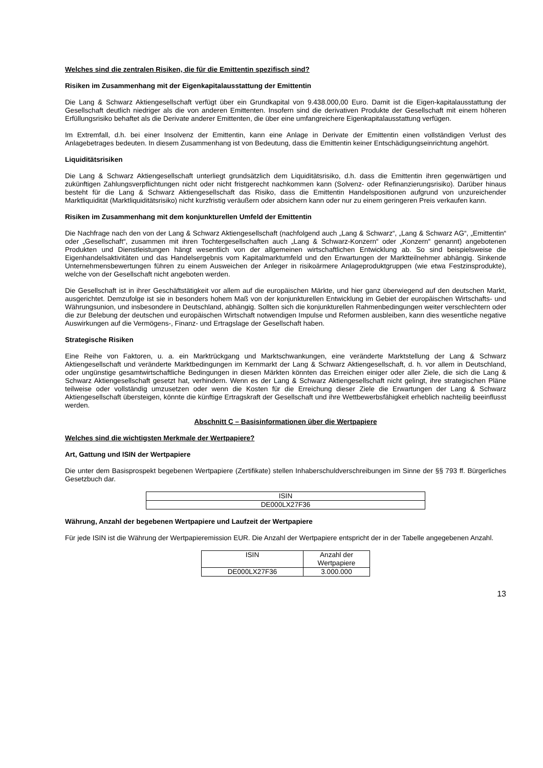Welches sind die zentralen Risiken, die für die Emittentin spezifisch sind?
Risiken im Zusammenhang mit der Eigenkapitalausstattung der Emittentin
Die Lang & Schwarz Aktiengesellschaft verfügt über ein Grundkapital von 9.438.000,00 Euro. Damit ist die Eigen-kapitalausstattung der Gesellschaft deutlich niedriger als die von anderen Emittenten. Insofern sind die derivativen Produkte der Gesellschaft mit einem höheren Erfüllungsrisiko behaftet als die Derivate anderer Emittenten, die über eine umfangreichere Eigenkapitalausstattung verfügen.
Im Extremfall, d.h. bei einer Insolvenz der Emittentin, kann eine Anlage in Derivate der Emittentin einen vollständigen Verlust des Anlagebetrages bedeuten. In diesem Zusammenhang ist von Bedeutung, dass die Emittentin keiner Entschädigungseinrichtung angehört.
Liquiditätsrisiken
Die Lang & Schwarz Aktiengesellschaft unterliegt grundsätzlich dem Liquiditätsrisiko, d.h. dass die Emittentin ihren gegenwärtigen und zukünftigen Zahlungsverpflichtungen nicht oder nicht fristgerecht nachkommen kann (Solvenz- oder Refinanzierungsrisiko). Darüber hinaus besteht für die Lang & Schwarz Aktiengesellschaft das Risiko, dass die Emittentin Handelspositionen aufgrund von unzureichender Marktliquidität (Marktliquiditätsrisiko) nicht kurzfristig veräußern oder absichern kann oder nur zu einem geringeren Preis verkaufen kann.
Risiken im Zusammenhang mit dem konjunkturellen Umfeld der Emittentin
Die Nachfrage nach den von der Lang & Schwarz Aktiengesellschaft (nachfolgend auch „Lang & Schwarz“, „Lang & Schwarz AG“, „Emittentin“ oder „Gesellschaft“, zusammen mit ihren Tochtergesellschaften auch „Lang & Schwarz-Konzern“ oder „Konzern“ genannt) angebotenen Produkten und Dienstleistungen hängt wesentlich von der allgemeinen wirtschaftlichen Entwicklung ab. So sind beispielsweise die Eigenhandelsaktivitäten und das Handelsergebnis vom Kapitalmarktumfeld und den Erwartungen der Marktteilnehmer abhängig. Sinkende Unternehmensbewertungen führen zu einem Ausweichen der Anleger in risikoärmere Anlageproduktgruppen (wie etwa Festzinsprodukte), welche von der Gesellschaft nicht angeboten werden.
Die Gesellschaft ist in ihrer Geschäftstätigkeit vor allem auf die europäischen Märkte, und hier ganz überwiegend auf den deutschen Markt, ausgerichtet. Demzufolge ist sie in besonders hohem Maß von der konjunkturellen Entwicklung im Gebiet der europäischen Wirtschafts- und Währungsunion, und insbesondere in Deutschland, abhängig. Sollten sich die konjunkturellen Rahmenbedingungen weiter verschlechtern oder die zur Belebung der deutschen und europäischen Wirtschaft notwendigen Impulse und Reformen ausbleiben, kann dies wesentliche negative Auswirkungen auf die Vermögens-, Finanz- und Ertragslage der Gesellschaft haben.
Strategische Risiken
Eine Reihe von Faktoren, u. a. ein Marktrückgang und Marktschwankungen, eine veränderte Marktstellung der Lang & Schwarz Aktiengesellschaft und veränderte Marktbedingungen im Kernmarkt der Lang & Schwarz Aktiengesellschaft, d. h. vor allem in Deutschland, oder ungünstige gesamtwirtschaftliche Bedingungen in diesen Märkten könnten das Erreichen einiger oder aller Ziele, die sich die Lang & Schwarz Aktiengesellschaft gesetzt hat, verhindern. Wenn es der Lang & Schwarz Aktiengesellschaft nicht gelingt, ihre strategischen Pläne teilweise oder vollständig umzusetzen oder wenn die Kosten für die Erreichung dieser Ziele die Erwartungen der Lang & Schwarz Aktiengesellschaft übersteigen, könnte die künftige Ertragskraft der Gesellschaft und ihre Wettbewerbsfähigkeit erheblich nachteilig beeinflusst werden.
Abschnitt C – Basisinformationen über die Wertpapiere
Welches sind die wichtigsten Merkmale der Wertpapiere?
Art, Gattung und ISIN der Wertpapiere
Die unter dem Basisprospekt begebenen Wertpapiere (Zertifikate) stellen Inhaberschuldverschreibungen im Sinne der §§ 793 ff. Bürgerliches Gesetzbuch dar.
| ISIN |
| DE000LX27F36 |
Währung, Anzahl der begebenen Wertpapiere und Laufzeit der Wertpapiere
Für jede ISIN ist die Währung der Wertpapieremission EUR. Die Anzahl der Wertpapiere entspricht der in der Tabelle angegebenen Anzahl.
| ISIN | Anzahl der Wertpapiere |
| DE000LX27F36 | 3.000.000 |
13